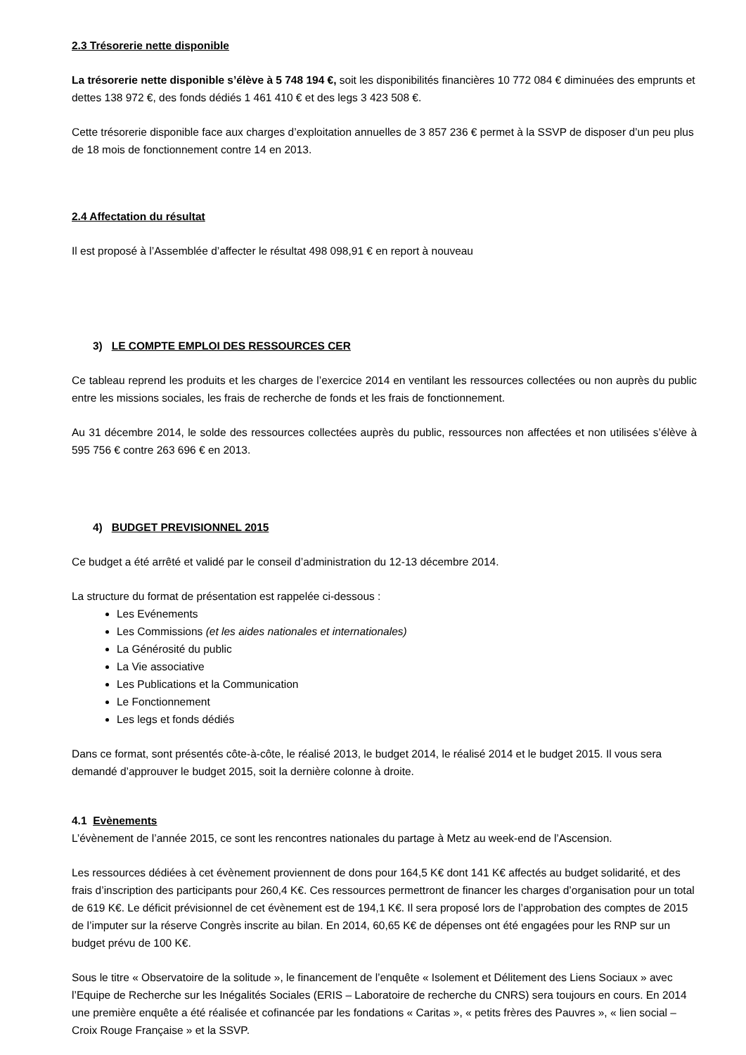2.3 Trésorerie nette disponible
La trésorerie nette disponible s’élève à 5 748 194 €, soit les disponibilités financières 10 772 084 € diminuées des emprunts et dettes 138 972 €, des fonds dédiés 1 461 410 € et des legs 3 423 508 €.
Cette trésorerie disponible face aux charges d’exploitation annuelles de 3 857 236 € permet à la SSVP de disposer d’un peu plus de 18 mois de fonctionnement contre 14 en 2013.
2.4 Affectation du résultat
Il est proposé à l’Assemblée d’affecter le résultat 498 098,91 € en report à nouveau
3) LE COMPTE EMPLOI DES RESSOURCES CER
Ce tableau reprend les produits et les charges de l’exercice 2014 en ventilant les ressources collectées ou non auprès du public entre les missions sociales, les frais de recherche de fonds et les frais de fonctionnement.
Au 31 décembre 2014, le solde des ressources collectées auprès du public, ressources non affectées et non utilisées s’élève à 595 756 € contre 263 696 € en 2013.
4) BUDGET PREVISIONNEL 2015
Ce budget a été arrêté et validé par le conseil d’administration du 12-13 décembre 2014.
La structure du format de présentation est rappelée ci-dessous :
Les Evénements
Les Commissions (et les aides nationales et internationales)
La Générosité du public
La Vie associative
Les Publications et la Communication
Le Fonctionnement
Les legs et fonds dédiés
Dans ce format, sont présentés côte-à-côte, le réalisé 2013, le budget 2014, le réalisé 2014 et le budget 2015. Il vous sera demandé d’approuver le budget 2015, soit la dernière colonne à droite.
4.1 Evènements
L’évènement de l’année 2015, ce sont les rencontres nationales du partage à Metz au week-end de l’Ascension.
Les ressources dédiées à cet évènement proviennent de dons pour 164,5 K€ dont 141 K€ affectés au budget solidarité, et des frais d’inscription des participants pour 260,4 K€. Ces ressources permettront de financer les charges d’organisation pour un total de 619 K€. Le déficit prévisionnel de cet évènement est de 194,1 K€. Il sera proposé lors de l’approbation des comptes de 2015 de l’imputer sur la réserve Congrès inscrite au bilan. En 2014, 60,65 K€ de dépenses ont été engagées pour les RNP sur un budget prévu de 100 K€.
Sous le titre « Observatoire de la solitude », le financement de l’enquête « Isolement et Délitement des Liens Sociaux » avec l’Equipe de Recherche sur les Inégalités Sociales (ERIS – Laboratoire de recherche du CNRS) sera toujours en cours. En 2014 une première enquête a été réalisée et cofinancée par les fondations « Caritas », « petits frères des Pauvres », « lien social – Croix Rouge Française » et la SSVP.